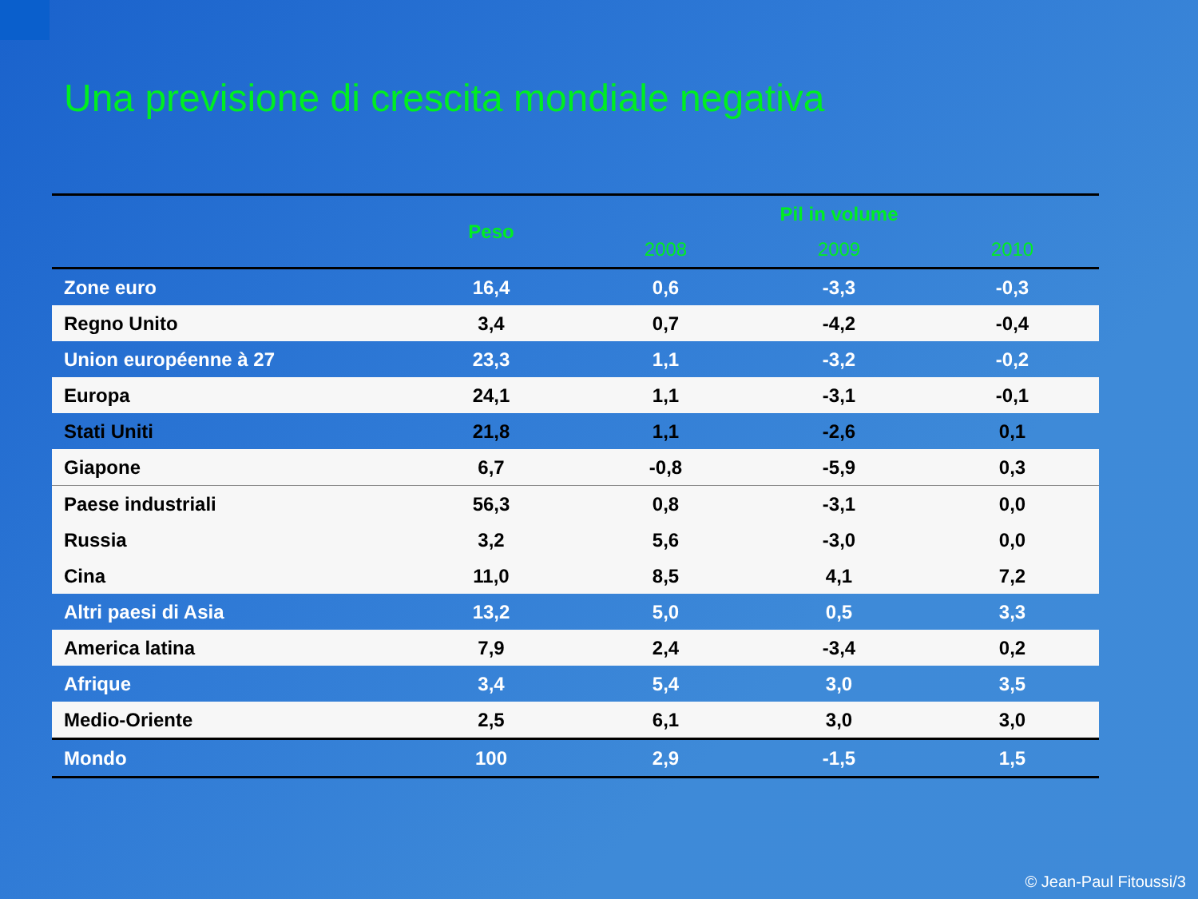Una previsione di crescita mondiale negativa
| | Peso | Pil in volume | | |
| --- | --- | --- | --- | --- |
| | | 2008 | 2009 | 2010 |
| Zone euro | 16,4 | 0,6 | -3,3 | -0,3 |
| Regno Unito | 3,4 | 0,7 | -4,2 | -0,4 |
| Union européenne à 27 | 23,3 | 1,1 | -3,2 | -0,2 |
| Europa | 24,1 | 1,1 | -3,1 | -0,1 |
| Stati Uniti | 21,8 | 1,1 | -2,6 | 0,1 |
| Giapone | 6,7 | -0,8 | -5,9 | 0,3 |
| Paese industriali | 56,3 | 0,8 | -3,1 | 0,0 |
| Russia | 3,2 | 5,6 | -3,0 | 0,0 |
| Cina | 11,0 | 8,5 | 4,1 | 7,2 |
| Altri paesi di Asia | 13,2 | 5,0 | 0,5 | 3,3 |
| America latina | 7,9 | 2,4 | -3,4 | 0,2 |
| Afrique | 3,4 | 5,4 | 3,0 | 3,5 |
| Medio-Oriente | 2,5 | 6,1 | 3,0 | 3,0 |
| Mondo | 100 | 2,9 | -1,5 | 1,5 |
© Jean-Paul Fitoussi/3